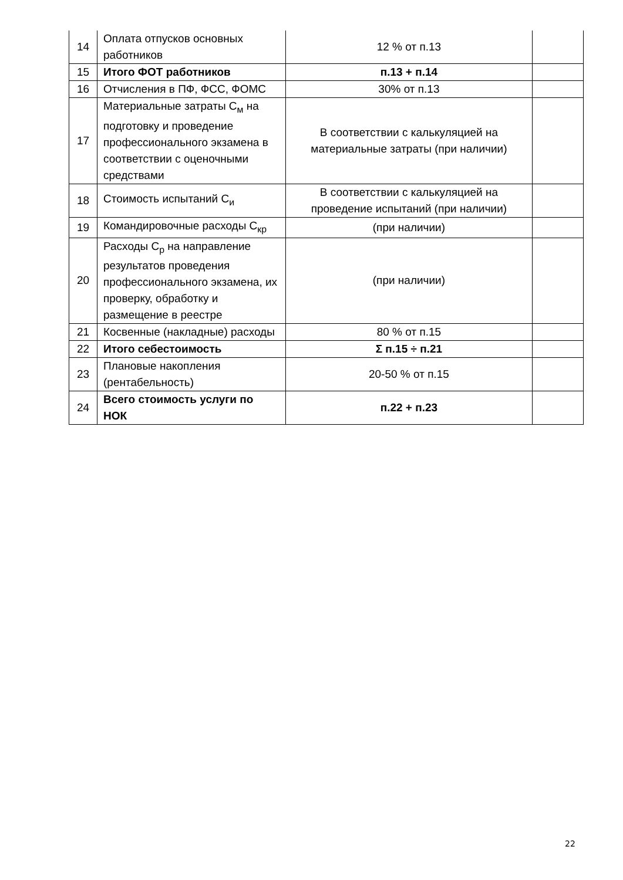| 14 | Оплата отпусков основных работников | 12 % от п.13 | |
| 15 | Итого ФОТ работников | п.13 + п.14 | |
| 16 | Отчисления в ПФ, ФСС, ФОМС | 30% от п.13 | |
| 17 | Материальные затраты С<sub>м</sub> на подготовку и проведение профессионального экзамена в соответствии с оценочными средствами | В соответствии с калькуляцией на материальные затраты (при наличии) | |
| 18 | Стоимость испытаний С<sub>и</sub> | В соответствии с калькуляцией на проведение испытаний (при наличии) | |
| 19 | Командировочные расходы С<sub>кр</sub> | (при наличии) | |
| 20 | Расходы С<sub>р</sub> на направление результатов проведения профессионального экзамена, их проверку, обработку и размещение в реестре | (при наличии) | |
| 21 | Косвенные (накладные) расходы | 80 % от п.15 | |
| 22 | Итого себестоимость | Σ п.15 ÷ п.21 | |
| 23 | Плановые накопления (рентабельность) | 20-50 % от п.15 | |
| 24 | Всего стоимость услуги по НОК | п.22 + п.23 | |
22